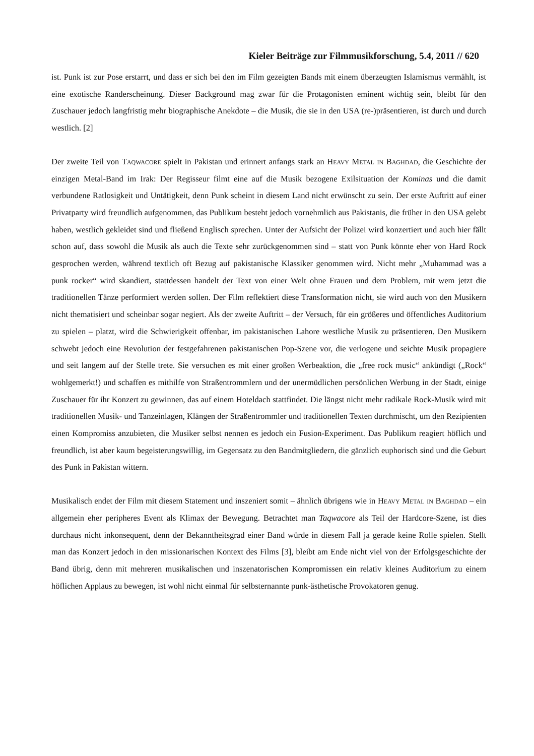Kieler Beiträge zur Filmmusikforschung, 5.4, 2011 // 620
ist. Punk ist zur Pose erstarrt, und dass er sich bei den im Film gezeigten Bands mit einem überzeugten Islamismus vermählt, ist eine exotische Randerscheinung. Dieser Background mag zwar für die Protagonisten eminent wichtig sein, bleibt für den Zuschauer jedoch langfristig mehr biographische Anekdote – die Musik, die sie in den USA (re-)präsentieren, ist durch und durch westlich. [2]
Der zweite Teil von Taqwacore spielt in Pakistan und erinnert anfangs stark an Heavy Metal in Baghdad, die Geschichte der einzigen Metal-Band im Irak: Der Regisseur filmt eine auf die Musik bezogene Exilsituation der Kominas und die damit verbundene Ratlosigkeit und Untätigkeit, denn Punk scheint in diesem Land nicht erwünscht zu sein. Der erste Auftritt auf einer Privatparty wird freundlich aufgenommen, das Publikum besteht jedoch vornehmlich aus Pakistanis, die früher in den USA gelebt haben, westlich gekleidet sind und fließend Englisch sprechen. Unter der Aufsicht der Polizei wird konzertiert und auch hier fällt schon auf, dass sowohl die Musik als auch die Texte sehr zurückgenommen sind – statt von Punk könnte eher von Hard Rock gesprochen werden, während textlich oft Bezug auf pakistanische Klassiker genommen wird. Nicht mehr „Muhammad was a punk rocker“ wird skandiert, stattdessen handelt der Text von einer Welt ohne Frauen und dem Problem, mit wem jetzt die traditionellen Tänze performiert werden sollen. Der Film reflektiert diese Transformation nicht, sie wird auch von den Musikern nicht thematisiert und scheinbar sogar negiert. Als der zweite Auftritt – der Versuch, für ein größeres und öffentliches Auditorium zu spielen – platzt, wird die Schwierigkeit offenbar, im pakistanischen Lahore westliche Musik zu präsentieren. Den Musikern schwebt jedoch eine Revolution der festgefahrenen pakistanischen Pop-Szene vor, die verlogene und seichte Musik propagiere und seit langem auf der Stelle trete. Sie versuchen es mit einer großen Werbeaktion, die „free rock music“ ankündigt („Rock“ wohlgemerkt!) und schaffen es mithilfe von Straßentrommlern und der unermüdlichen persönlichen Werbung in der Stadt, einige Zuschauer für ihr Konzert zu gewinnen, das auf einem Hoteldach stattfindet. Die längst nicht mehr radikale Rock-Musik wird mit traditionellen Musik- und Tanzeinlagen, Klängen der Straßentrommler und traditionellen Texten durchmischt, um den Rezipienten einen Kompromiss anzubieten, die Musiker selbst nennen es jedoch ein Fusion-Experiment. Das Publikum reagiert höflich und freundlich, ist aber kaum begeisterungswillig, im Gegensatz zu den Bandmitgliedern, die gänzlich euphorisch sind und die Geburt des Punk in Pakistan wittern.
Musikalisch endet der Film mit diesem Statement und inszeniert somit – ähnlich übrigens wie in Heavy Metal in Baghdad – ein allgemein eher peripheres Event als Klimax der Bewegung. Betrachtet man Taqwacore als Teil der Hardcore-Szene, ist dies durchaus nicht inkonsequent, denn der Bekanntheitsgrad einer Band würde in diesem Fall ja gerade keine Rolle spielen. Stellt man das Konzert jedoch in den missionarischen Kontext des Films [3], bleibt am Ende nicht viel von der Erfolgsgeschichte der Band übrig, denn mit mehreren musikalischen und inszenatorischen Kompromissen ein relativ kleines Auditorium zu einem höflichen Applaus zu bewegen, ist wohl nicht einmal für selbsternannte punk-ästhetische Provokatoren genug.